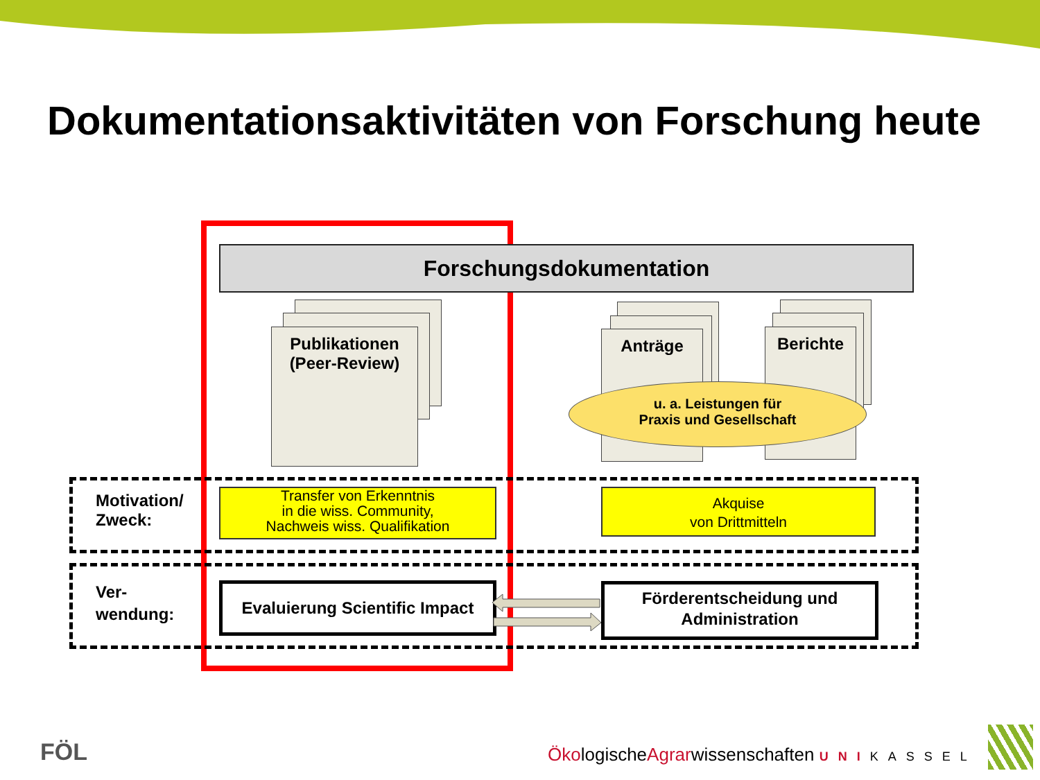Dokumentationsaktivitäten von Forschung heute
Forschungsdokumentation
Publikationen
(Peer-Review)
Anträge Berichte
u. a. Leistungen für
Praxis und Gesellschaft
Motivation/
Zweck:
Transfer von Erkenntnis
in die wiss. Community,
Nachweis wiss. Qualifikation
Akquise
von Drittmitteln
Ver-
wendung:
Evaluierung Scientific Impact
Förderentscheidung und
Administration
FÖL
ÖkologischeAgrarwissenschaften UNIKASSEL